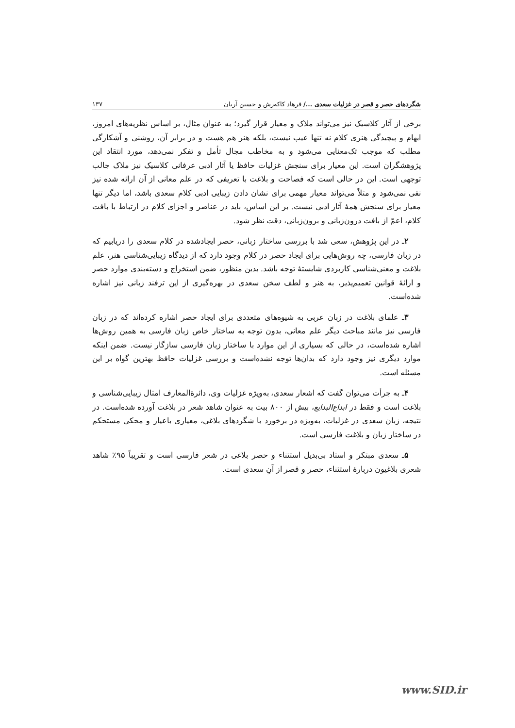شگردهای حصر و قصر در غزلیات سعدی .../ فرهاد کاکه‌رش و حسین آریان ۱۳۷
برخی از آثار کلاسیک نیز می‌تواند ملاک و معیار قرار گیرد؛ به عنوان مثال، بر اساس نظریه‌های امروز، ابهام و پیچیدگی هنری کلام نه تنها عیب نیست، بلکه هنر هم هست و در برابر آن، روشنی و آشکارگی مطلب که موجب تک‌معنایی می‌شود و به مخاطب مجال تأمل و تفکر نمی‌دهد، مورد انتقاد این پژوهشگران است. این معیار برای سنجش غزلیات حافظ یا آثار ادبی عرفانی کلاسیک نیز ملاک جالب توجهی است. این در حالی است که فصاحت و بلاغت با تعریفی که در علم معانی از آن ارائه شده نیز نفی نمی‌شود و مثلاً می‌تواند معیار مهمی برای نشان دادن زیبایی ادبی کلام سعدی باشد، اما دیگر تنها معیار برای سنجش همهٔ آثار ادبی نیست. بر این اساس، باید در عناصر و اجزای کلام در ارتباط با بافت کلام، اعمّ از بافت درون‌زبانی و برون‌زبانی، دقت نظر شود.
۲ـ در این پژوهش، سعی شد با بررسی ساختار زبانی، حصر ایجادشده در کلام سعدی را دریابیم که در زبان فارسی، چه روش‌هایی برای ایجاد حصر در کلام وجود دارد که از دیدگاه زیبایی‌شناسی هنر، علم بلاغت و معنی‌شناسی کاربردی شایستهٔ توجه باشد. بدین منظور، ضمن استخراج و دسته‌بندی موارد حصر و ارائهٔ قوانین تعمیم‌پذیر، به هنر و لطف سخن سعدی در بهره‌گیری از این ترفند زبانی نیز اشاره شده‌است.
۳ـ علمای بلاغت در زبان عربی به شیوه‌های متعددی برای ایجاد حصر اشاره کرده‌اند که در زبان فارسی نیز مانند مباحث دیگر علم معانی، بدون توجه به ساختار خاص زبان فارسی به همین روش‌ها اشاره شده‌است، در حالی که بسیاری از این موارد با ساختار زبان فارسی سازگار نیست. ضمن اینکه موارد دیگری نیز وجود دارد که بدان‌ها توجه نشده‌است و بررسی غزلیات حافظ بهترین گواه بر این مسئله است.
۴ـ به جرأت می‌توان گفت که اشعار سعدی، به‌ویژه غزلیات وی، دائرةالمعارف امثال زیبایی‌شناسی و بلاغت است و فقط در ابداع‌البدایع، بیش از ۸۰۰ بیت به عنوان شاهد شعر در بلاغت آورده شده‌است. در نتیجه، زبان سعدی در غزلیات، به‌ویژه در برخورد با شگردهای بلاغی، معیاری باعیار و محکی مستحکم در ساختار زبان و بلاغت فارسی است.
۵ـ سعدی مبتکر و استاد بی‌بدیل استثناء و حصر بلاغی در شعر فارسی است و تقریباً ۹۵٪ شاهد شعری بلاغیون دربارهٔ استثناء، حصر و قصر از آنِ سعدی است.
www.SID.ir